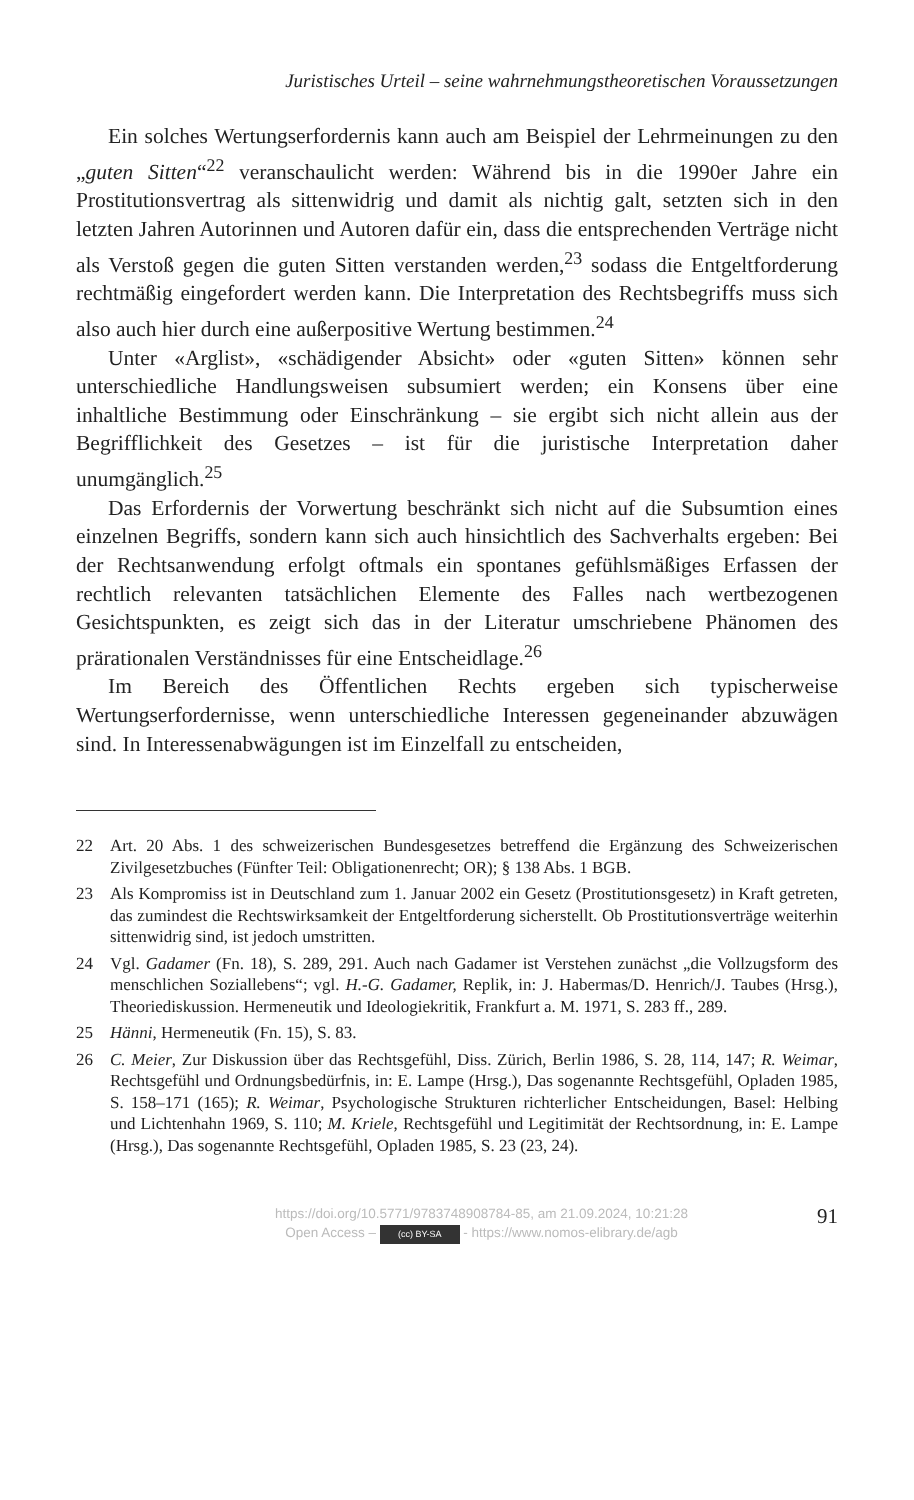Juristisches Urteil – seine wahrnehmungstheoretischen Voraussetzungen
Ein solches Wertungserfordernis kann auch am Beispiel der Lehrmeinungen zu den „guten Sitten“<sup>22</sup> veranschaulicht werden: Während bis in die 1990er Jahre ein Prostitutionsvertrag als sittenwidrig und damit als nichtig galt, setzten sich in den letzten Jahren Autorinnen und Autoren dafür ein, dass die entsprechenden Verträge nicht als Verstoß gegen die guten Sitten verstanden werden,<sup>23</sup> sodass die Entgeltforderung rechtmäßig eingefordert werden kann. Die Interpretation des Rechtsbegriffs muss sich also auch hier durch eine außerpositive Wertung bestimmen.<sup>24</sup>
Unter «Arglist», «schädigender Absicht» oder «guten Sitten» können sehr unterschiedliche Handlungsweisen subsumiert werden; ein Konsens über eine inhaltliche Bestimmung oder Einschränkung – sie ergibt sich nicht allein aus der Begrifflichkeit des Gesetzes – ist für die juristische Interpretation daher unumgänglich.<sup>25</sup>
Das Erfordernis der Vorwertung beschränkt sich nicht auf die Subsumtion eines einzelnen Begriffs, sondern kann sich auch hinsichtlich des Sachverhalts ergeben: Bei der Rechtsanwendung erfolgt oftmals ein spontanes gefühlsmäßiges Erfassen der rechtlich relevanten tatsächlichen Elemente des Falles nach wertbezogenen Gesichtspunkten, es zeigt sich das in der Literatur umschriebene Phänomen des prärationalen Verständnisses für eine Entscheidlage.<sup>26</sup>
Im Bereich des Öffentlichen Rechts ergeben sich typischerweise Wertungserfordernisse, wenn unterschiedliche Interessen gegeneinander abzuwägen sind. In Interessenabwägungen ist im Einzelfall zu entscheiden,
22 Art. 20 Abs. 1 des schweizerischen Bundesgesetzes betreffend die Ergänzung des Schweizerischen Zivilgesetzbuches (Fünfter Teil: Obligationenrecht; OR); § 138 Abs. 1 BGB.
23 Als Kompromiss ist in Deutschland zum 1. Januar 2002 ein Gesetz (Prostitutionsgesetz) in Kraft getreten, das zumindest die Rechtswirksamkeit der Entgeltforderung sicherstellt. Ob Prostitutionsverträge weiterhin sittenwidrig sind, ist jedoch umstritten.
24 Vgl. Gadamer (Fn. 18), S. 289, 291. Auch nach Gadamer ist Verstehen zunächst „die Vollzugsform des menschlichen Soziallebens“; vgl. H.-G. Gadamer, Replik, in: J. Habermas/D. Henrich/J. Taubes (Hrsg.), Theoriediskussion. Hermeneutik und Ideologiekritik, Frankfurt a. M. 1971, S. 283 ff., 289.
25 Hänni, Hermeneutik (Fn. 15), S. 83.
26 C. Meier, Zur Diskussion über das Rechtsgefühl, Diss. Zürich, Berlin 1986, S. 28, 114, 147; R. Weimar, Rechtsgefühl und Ordnungsbedürfnis, in: E. Lampe (Hrsg.), Das sogenannte Rechtsgefühl, Opladen 1985, S. 158–171 (165); R. Weimar, Psychologische Strukturen richterlicher Entscheidungen, Basel: Helbing und Lichtenhahn 1969, S. 110; M. Kriele, Rechtsgefühl und Legitimität der Rechtsordnung, in: E. Lampe (Hrsg.), Das sogenannte Rechtsgefühl, Opladen 1985, S. 23 (23, 24).
https://doi.org/10.5771/9783748908784-85, am 21.09.2024, 10:21:28
Open Access – (cc) BY-SA - https://www.nomos-elibrary.de/agb
91